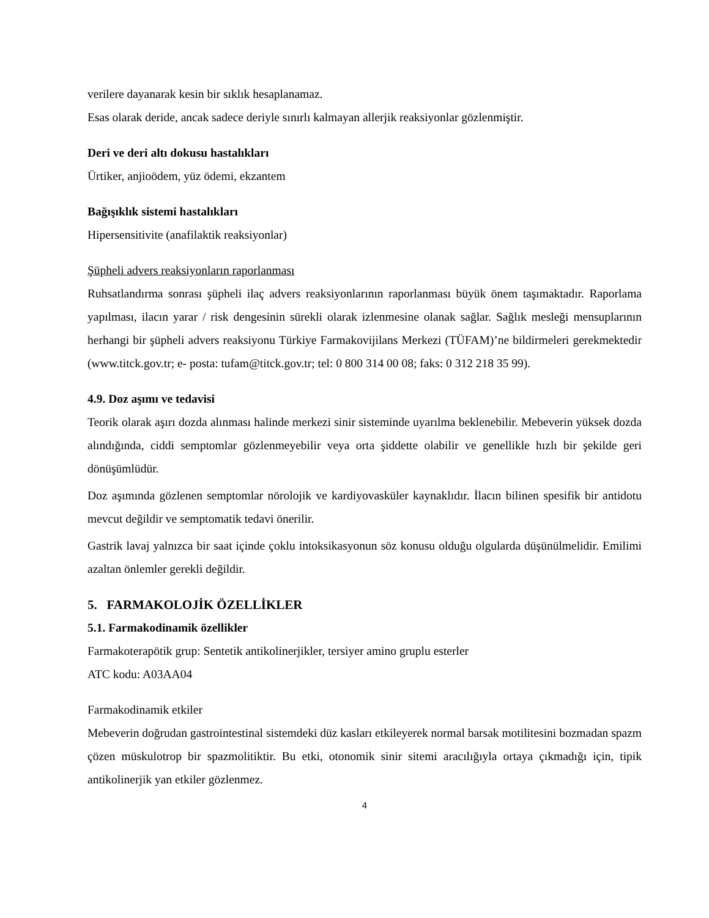verilere dayanarak kesin bir sıklık hesaplanamaz.
Esas olarak deride, ancak sadece deriyle sınırlı kalmayan allerjik reaksiyonlar gözlenmiştir.
Deri ve deri altı dokusu hastalıkları
Ürtiker, anjioödem, yüz ödemi, ekzantem
Bağışıklık sistemi hastalıkları
Hipersensitivite (anafilaktik reaksiyonlar)
Şüpheli advers reaksiyonların raporlanması
Ruhsatlandırma sonrası şüpheli ilaç advers reaksiyonlarının raporlanması büyük önem taşımaktadır. Raporlama yapılması, ilacın yarar / risk dengesinin sürekli olarak izlenmesine olanak sağlar. Sağlık mesleği mensuplarının herhangi bir şüpheli advers reaksiyonu Türkiye Farmakovijilans Merkezi (TÜFAM)’ne bildirmeleri gerekmektedir (www.titck.gov.tr; e- posta: tufam@titck.gov.tr; tel: 0 800 314 00 08; faks: 0 312 218 35 99).
4.9. Doz aşımı ve tedavisi
Teorik olarak aşırı dozda alınması halinde merkezi sinir sisteminde uyarılma beklenebilir. Mebeverin yüksek dozda alındığında, ciddi semptomlar gözlenmeyebilir veya orta şiddette olabilir ve genellikle hızlı bir şekilde geri dönüşümlüdür.
Doz aşımında gözlenen semptomlar nörolojik ve kardiyovasküler kaynaklıdır. İlacın bilinen spesifik bir antidotu mevcut değildir ve semptomatik tedavi önerilir.
Gastrik lavaj yalnızca bir saat içinde çoklu intoksikasyonun söz konusu olduğu olgularda düşünülmelidir. Emilimi azaltan önlemler gerekli değildir.
5. FARMAKOLOJİK ÖZELLİKLER
5.1. Farmakodinamik özellikler
Farmakoterapötik grup: Sentetik antikolinerjikler, tersiyer amino gruplu esterler
ATC kodu: A03AA04
Farmakodinamik etkiler
Mebeverin doğrudan gastrointestinal sistemdeki düz kasları etkileyerek normal barsak motilitesini bozmadan spazm çözen müskulotrop bir spazmolitiktir. Bu etki, otonomik sinir sitemi aracılığıyla ortaya çıkmadığı için, tipik antikolinerjik yan etkiler gözlenmez.
4